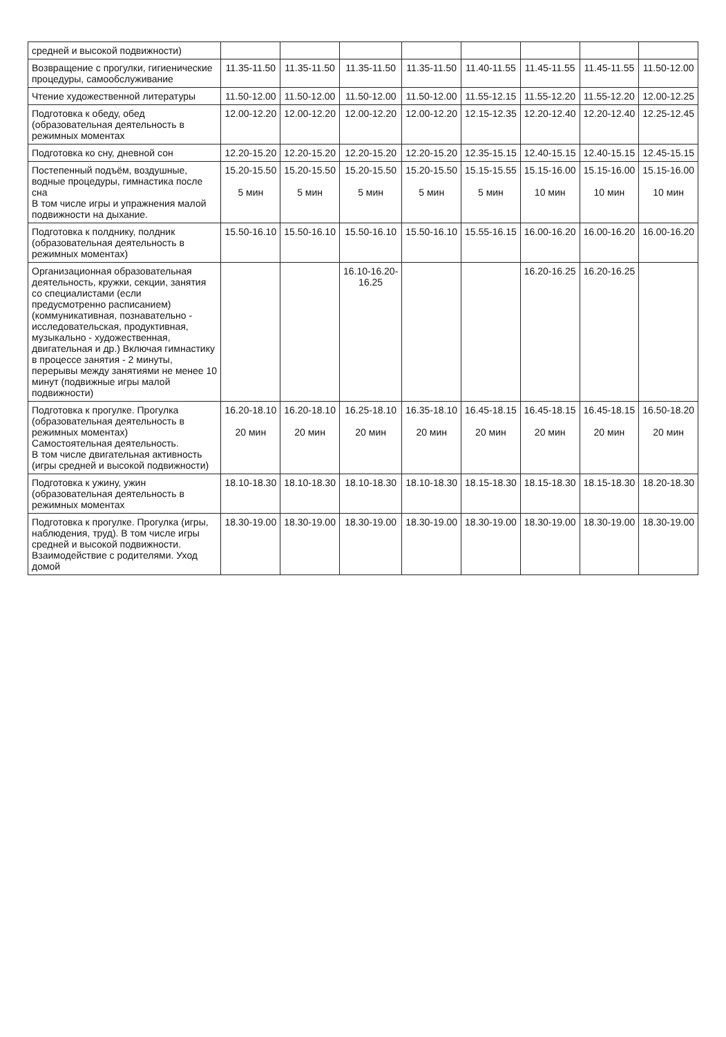| средней и высокой подвижности) | | | | | | | | |
| Возвращение с прогулки, гигиенические процедуры, самообслуживание | 11.35-11.50 | 11.35-11.50 | 11.35-11.50 | 11.35-11.50 | 11.40-11.55 | 11.45-11.55 | 11.45-11.55 | 11.50-12.00 |
| Чтение художественной литературы | 11.50-12.00 | 11.50-12.00 | 11.50-12.00 | 11.50-12.00 | 11.55-12.15 | 11.55-12.20 | 11.55-12.20 | 12.00-12.25 |
| Подготовка к обеду, обед (образовательная деятельность в режимных моментах | 12.00-12.20 | 12.00-12.20 | 12.00-12.20 | 12.00-12.20 | 12.15-12.35 | 12.20-12.40 | 12.20-12.40 | 12.25-12.45 |
| Подготовка ко сну, дневной сон | 12.20-15.20 | 12.20-15.20 | 12.20-15.20 | 12.20-15.20 | 12.35-15.15 | 12.40-15.15 | 12.40-15.15 | 12.45-15.15 |
| Постепенный подъём, воздушные, водные процедуры, гимнастика после сна В том числе игры и упражнения малой подвижности на дыхание. | 15.20-15.50 5 мин | 15.20-15.50 5 мин | 15.20-15.50 5 мин | 15.20-15.50 5 мин | 15.15-15.55 5 мин | 15.15-16.00 10 мин | 15.15-16.00 10 мин | 15.15-16.00 10 мин |
| Подготовка к полднику, полдник (образовательная деятельность в режимных моментах) | 15.50-16.10 | 15.50-16.10 | 15.50-16.10 | 15.50-16.10 | 15.55-16.15 | 16.00-16.20 | 16.00-16.20 | 16.00-16.20 |
| Организационная образовательная деятельность, кружки, секции, занятия со специалистами (если предусмотренно расписанием) (коммуникативная, познавательно - исследовательская, продуктивная, музыкально - художественная, двигательная и др.) Включая гимнастику в процессе занятия - 2 минуты, перерывы между занятиями не менее 10 минут (подвижные игры малой подвижности) | | | 16.10-16.20- 16.25 | | | 16.20-16.25 | 16.20-16.25 | |
| Подготовка к прогулке. Прогулка (образовательная деятельность в режимных моментах) Самостоятельная деятельность. В том числе двигательная активность (игры средней и высокой подвижности) | 16.20-18.10 20 мин | 16.20-18.10 20 мин | 16.25-18.10 20 мин | 16.35-18.10 20 мин | 16.45-18.15 20 мин | 16.45-18.15 20 мин | 16.45-18.15 20 мин | 16.50-18.20 20 мин |
| Подготовка к ужину, ужин (образовательная деятельность в режимных моментах | 18.10-18.30 | 18.10-18.30 | 18.10-18.30 | 18.10-18.30 | 18.15-18.30 | 18.15-18.30 | 18.15-18.30 | 18.20-18.30 |
| Подготовка к прогулке. Прогулка (игры, наблюдения, труд). В том числе игры средней и высокой подвижности. Взаимодействие с родителями. Уход домой | 18.30-19.00 | 18.30-19.00 | 18.30-19.00 | 18.30-19.00 | 18.30-19.00 | 18.30-19.00 | 18.30-19.00 | 18.30-19.00 |